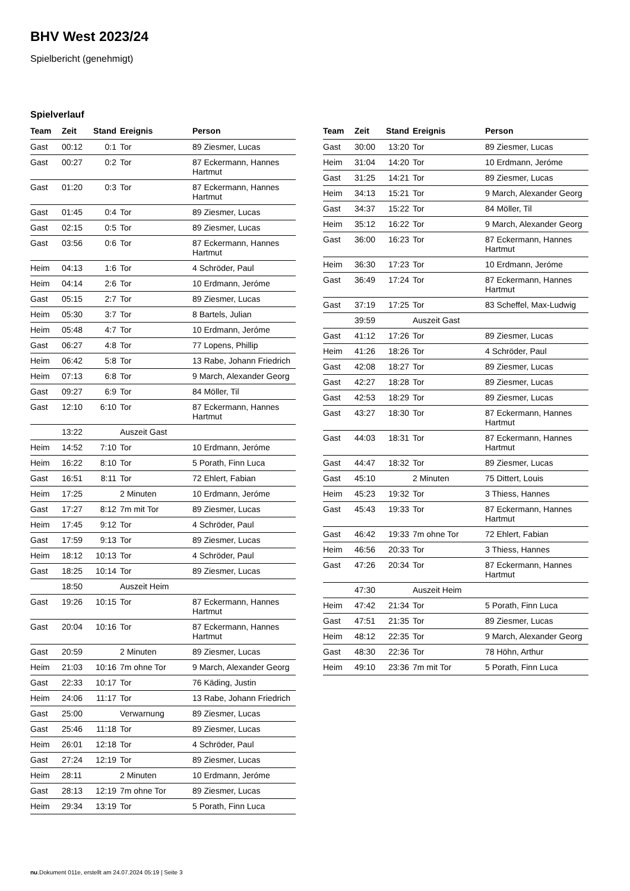BHV West 2023/24
Spielbericht (genehmigt)
Spielverlauf
| Team | Zeit | Stand | Ereignis | Person |
| --- | --- | --- | --- | --- |
| Gast | 00:12 | 0:1 | Tor | 89 Ziesmer, Lucas |
| Gast | 00:27 | 0:2 | Tor | 87 Eckermann, Hannes Hartmut |
| Gast | 01:20 | 0:3 | Tor | 87 Eckermann, Hannes Hartmut |
| Gast | 01:45 | 0:4 | Tor | 89 Ziesmer, Lucas |
| Gast | 02:15 | 0:5 | Tor | 89 Ziesmer, Lucas |
| Gast | 03:56 | 0:6 | Tor | 87 Eckermann, Hannes Hartmut |
| Heim | 04:13 | 1:6 | Tor | 4 Schröder, Paul |
| Heim | 04:14 | 2:6 | Tor | 10 Erdmann, Jeróme |
| Gast | 05:15 | 2:7 | Tor | 89 Ziesmer, Lucas |
| Heim | 05:30 | 3:7 | Tor | 8 Bartels, Julian |
| Heim | 05:48 | 4:7 | Tor | 10 Erdmann, Jeróme |
| Gast | 06:27 | 4:8 | Tor | 77 Lopens, Phillip |
| Heim | 06:42 | 5:8 | Tor | 13 Rabe, Johann Friedrich |
| Heim | 07:13 | 6:8 | Tor | 9 March, Alexander Georg |
| Gast | 09:27 | 6:9 | Tor | 84 Möller, Til |
| Gast | 12:10 | 6:10 | Tor | 87 Eckermann, Hannes Hartmut |
| | 13:22 | | Auszeit Gast | |
| Heim | 14:52 | 7:10 | Tor | 10 Erdmann, Jeróme |
| Heim | 16:22 | 8:10 | Tor | 5 Porath, Finn Luca |
| Gast | 16:51 | 8:11 | Tor | 72 Ehlert, Fabian |
| Heim | 17:25 | | 2 Minuten | 10 Erdmann, Jeróme |
| Gast | 17:27 | 8:12 | 7m mit Tor | 89 Ziesmer, Lucas |
| Heim | 17:45 | 9:12 | Tor | 4 Schröder, Paul |
| Gast | 17:59 | 9:13 | Tor | 89 Ziesmer, Lucas |
| Heim | 18:12 | 10:13 | Tor | 4 Schröder, Paul |
| Gast | 18:25 | 10:14 | Tor | 89 Ziesmer, Lucas |
| | 18:50 | | Auszeit Heim | |
| Gast | 19:26 | 10:15 | Tor | 87 Eckermann, Hannes Hartmut |
| Gast | 20:04 | 10:16 | Tor | 87 Eckermann, Hannes Hartmut |
| Gast | 20:59 | | 2 Minuten | 89 Ziesmer, Lucas |
| Heim | 21:03 | 10:16 | 7m ohne Tor | 9 March, Alexander Georg |
| Gast | 22:33 | 10:17 | Tor | 76 Käding, Justin |
| Heim | 24:06 | 11:17 | Tor | 13 Rabe, Johann Friedrich |
| Gast | 25:00 | | Verwarnung | 89 Ziesmer, Lucas |
| Gast | 25:46 | 11:18 | Tor | 89 Ziesmer, Lucas |
| Heim | 26:01 | 12:18 | Tor | 4 Schröder, Paul |
| Gast | 27:24 | 12:19 | Tor | 89 Ziesmer, Lucas |
| Heim | 28:11 | | 2 Minuten | 10 Erdmann, Jeróme |
| Gast | 28:13 | 12:19 | 7m ohne Tor | 89 Ziesmer, Lucas |
| Heim | 29:34 | 13:19 | Tor | 5 Porath, Finn Luca |
| Team | Zeit | Stand | Ereignis | Person |
| --- | --- | --- | --- | --- |
| Gast | 30:00 | 13:20 | Tor | 89 Ziesmer, Lucas |
| Heim | 31:04 | 14:20 | Tor | 10 Erdmann, Jeróme |
| Gast | 31:25 | 14:21 | Tor | 89 Ziesmer, Lucas |
| Heim | 34:13 | 15:21 | Tor | 9 March, Alexander Georg |
| Gast | 34:37 | 15:22 | Tor | 84 Möller, Til |
| Heim | 35:12 | 16:22 | Tor | 9 March, Alexander Georg |
| Gast | 36:00 | 16:23 | Tor | 87 Eckermann, Hannes Hartmut |
| Heim | 36:30 | 17:23 | Tor | 10 Erdmann, Jeróme |
| Gast | 36:49 | 17:24 | Tor | 87 Eckermann, Hannes Hartmut |
| Gast | 37:19 | 17:25 | Tor | 83 Scheffel, Max-Ludwig |
| | 39:59 | | Auszeit Gast | |
| Gast | 41:12 | 17:26 | Tor | 89 Ziesmer, Lucas |
| Heim | 41:26 | 18:26 | Tor | 4 Schröder, Paul |
| Gast | 42:08 | 18:27 | Tor | 89 Ziesmer, Lucas |
| Gast | 42:27 | 18:28 | Tor | 89 Ziesmer, Lucas |
| Gast | 42:53 | 18:29 | Tor | 89 Ziesmer, Lucas |
| Gast | 43:27 | 18:30 | Tor | 87 Eckermann, Hannes Hartmut |
| Gast | 44:03 | 18:31 | Tor | 87 Eckermann, Hannes Hartmut |
| Gast | 44:47 | 18:32 | Tor | 89 Ziesmer, Lucas |
| Gast | 45:10 | | 2 Minuten | 75 Dittert, Louis |
| Heim | 45:23 | 19:32 | Tor | 3 Thiess, Hannes |
| Gast | 45:43 | 19:33 | Tor | 87 Eckermann, Hannes Hartmut |
| Gast | 46:42 | 19:33 | 7m ohne Tor | 72 Ehlert, Fabian |
| Heim | 46:56 | 20:33 | Tor | 3 Thiess, Hannes |
| Gast | 47:26 | 20:34 | Tor | 87 Eckermann, Hannes Hartmut |
| | 47:30 | | Auszeit Heim | |
| Heim | 47:42 | 21:34 | Tor | 5 Porath, Finn Luca |
| Gast | 47:51 | 21:35 | Tor | 89 Ziesmer, Lucas |
| Heim | 48:12 | 22:35 | Tor | 9 March, Alexander Georg |
| Gast | 48:30 | 22:36 | Tor | 78 Höhn, Arthur |
| Heim | 49:10 | 23:36 | 7m mit Tor | 5 Porath, Finn Luca |
nu.Dokument 011e, erstellt am 24.07.2024 05:19 | Seite 3